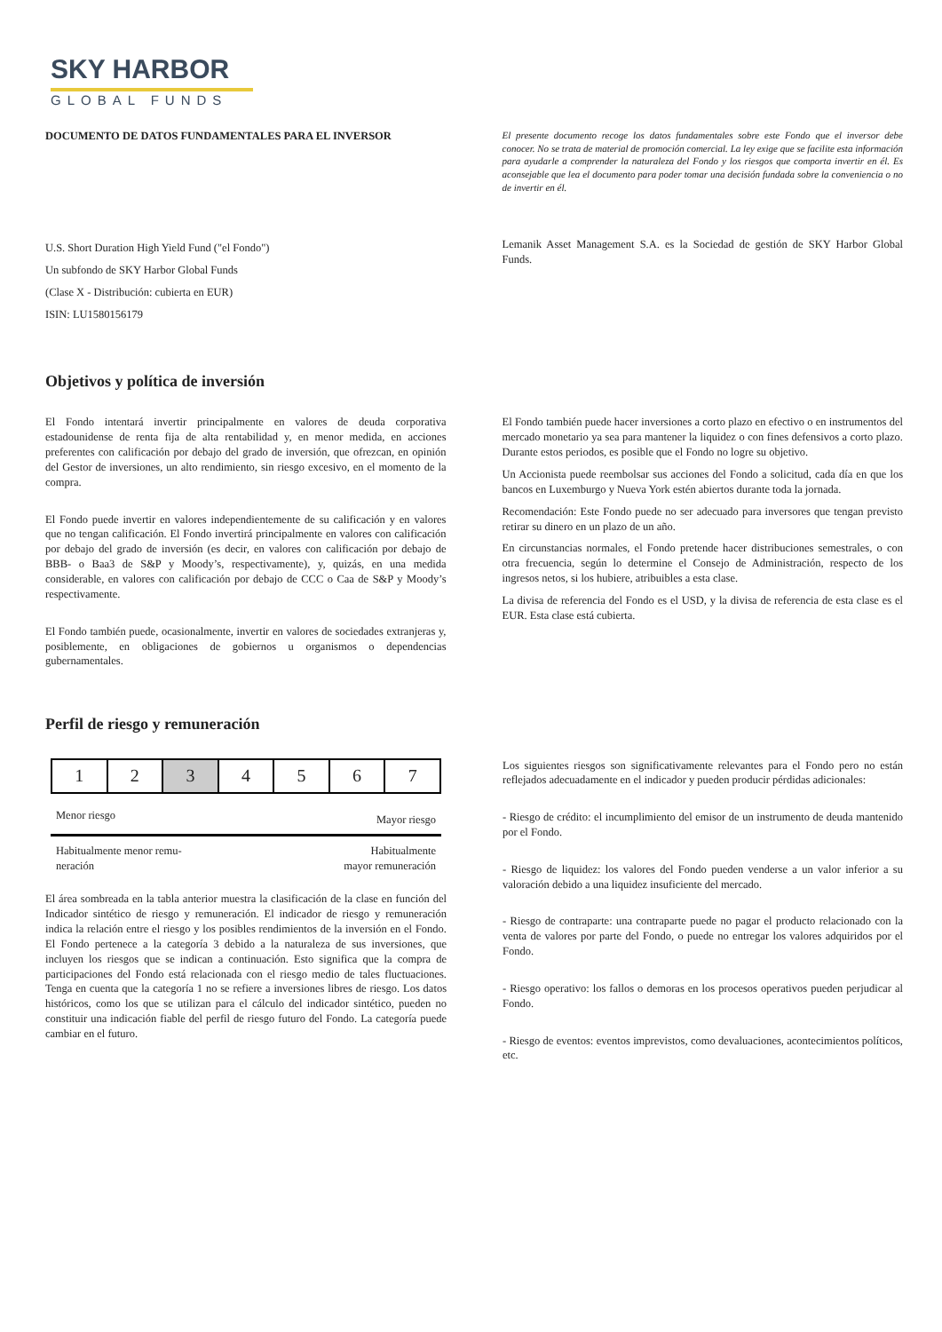SKY HARBOR
GLOBAL FUNDS
DOCUMENTO DE DATOS FUNDAMENTALES PARA EL INVERSOR
El presente documento recoge los datos fundamentales sobre este Fondo que el inversor debe conocer. No se trata de material de promoción comercial. La ley exige que se facilite esta información para ayudarle a comprender la naturaleza del Fondo y los riesgos que comporta invertir en él. Es aconsejable que lea el documento para poder tomar una decisión fundada sobre la conveniencia o no de invertir en él.
U.S. Short Duration High Yield Fund ("el Fondo")
Un subfondo de SKY Harbor Global Funds
(Clase X - Distribución: cubierta en EUR)
ISIN: LU1580156179
Lemanik Asset Management S.A. es la Sociedad de gestión de SKY Harbor Global Funds.
Objetivos y política de inversión
El Fondo intentará invertir principalmente en valores de deuda corporativa estadounidense de renta fija de alta rentabilidad y, en menor medida, en acciones preferentes con calificación por debajo del grado de inversión, que ofrezcan, en opinión del Gestor de inversiones, un alto rendimiento, sin riesgo excesivo, en el momento de la compra.
El Fondo puede invertir en valores independientemente de su calificación y en valores que no tengan calificación. El Fondo invertirá principalmente en valores con calificación por debajo del grado de inversión (es decir, en valores con calificación por debajo de BBB- o Baa3 de S&P y Moody’s, respectivamente), y, quizás, en una medida considerable, en valores con calificación por debajo de CCC o Caa de S&P y Moody’s respectivamente.
El Fondo también puede, ocasionalmente, invertir en valores de sociedades extranjeras y, posiblemente, en obligaciones de gobiernos u organismos o dependencias gubernamentales.
El Fondo también puede hacer inversiones a corto plazo en efectivo o en instrumentos del mercado monetario ya sea para mantener la liquidez o con fines defensivos a corto plazo. Durante estos periodos, es posible que el Fondo no logre su objetivo.
Un Accionista puede reembolsar sus acciones del Fondo a solicitud, cada día en que los bancos en Luxemburgo y Nueva York estén abiertos durante toda la jornada.
Recomendación: Este Fondo puede no ser adecuado para inversores que tengan previsto retirar su dinero en un plazo de un año.
En circunstancias normales, el Fondo pretende hacer distribuciones semestrales, o con otra frecuencia, según lo determine el Consejo de Administración, respecto de los ingresos netos, si los hubiere, atribuibles a esta clase.
La divisa de referencia del Fondo es el USD, y la divisa de referencia de esta clase es el EUR. Esta clase está cubierta.
Perfil de riesgo y remuneración
| 1 | 2 | 3 | 4 | 5 | 6 | 7 |
Menor riesgo Mayor riesgo
Habitualmente menor remu-
neración Habitualmente
mayor remuneración
El área sombreada en la tabla anterior muestra la clasificación de la clase en función del Indicador sintético de riesgo y remuneración. El indicador de riesgo y remuneración indica la relación entre el riesgo y los posibles rendimientos de la inversión en el Fondo. El Fondo pertenece a la categoría 3 debido a la naturaleza de sus inversiones, que incluyen los riesgos que se indican a continuación. Esto significa que la compra de participaciones del Fondo está relacionada con el riesgo medio de tales fluctuaciones. Tenga en cuenta que la categoría 1 no se refiere a inversiones libres de riesgo. Los datos históricos, como los que se utilizan para el cálculo del indicador sintético, pueden no constituir una indicación fiable del perfil de riesgo futuro del Fondo. La categoría puede cambiar en el futuro.
Los siguientes riesgos son significativamente relevantes para el Fondo pero no están reflejados adecuadamente en el indicador y pueden producir pérdidas adicionales:
- Riesgo de crédito: el incumplimiento del emisor de un instrumento de deuda mantenido por el Fondo.
- Riesgo de liquidez: los valores del Fondo pueden venderse a un valor inferior a su valoración debido a una liquidez insuficiente del mercado.
- Riesgo de contraparte: una contraparte puede no pagar el producto relacionado con la venta de valores por parte del Fondo, o puede no entregar los valores adquiridos por el Fondo.
- Riesgo operativo: los fallos o demoras en los procesos operativos pueden perjudicar al Fondo.
- Riesgo de eventos: eventos imprevistos, como devaluaciones, acontecimientos políticos, etc.